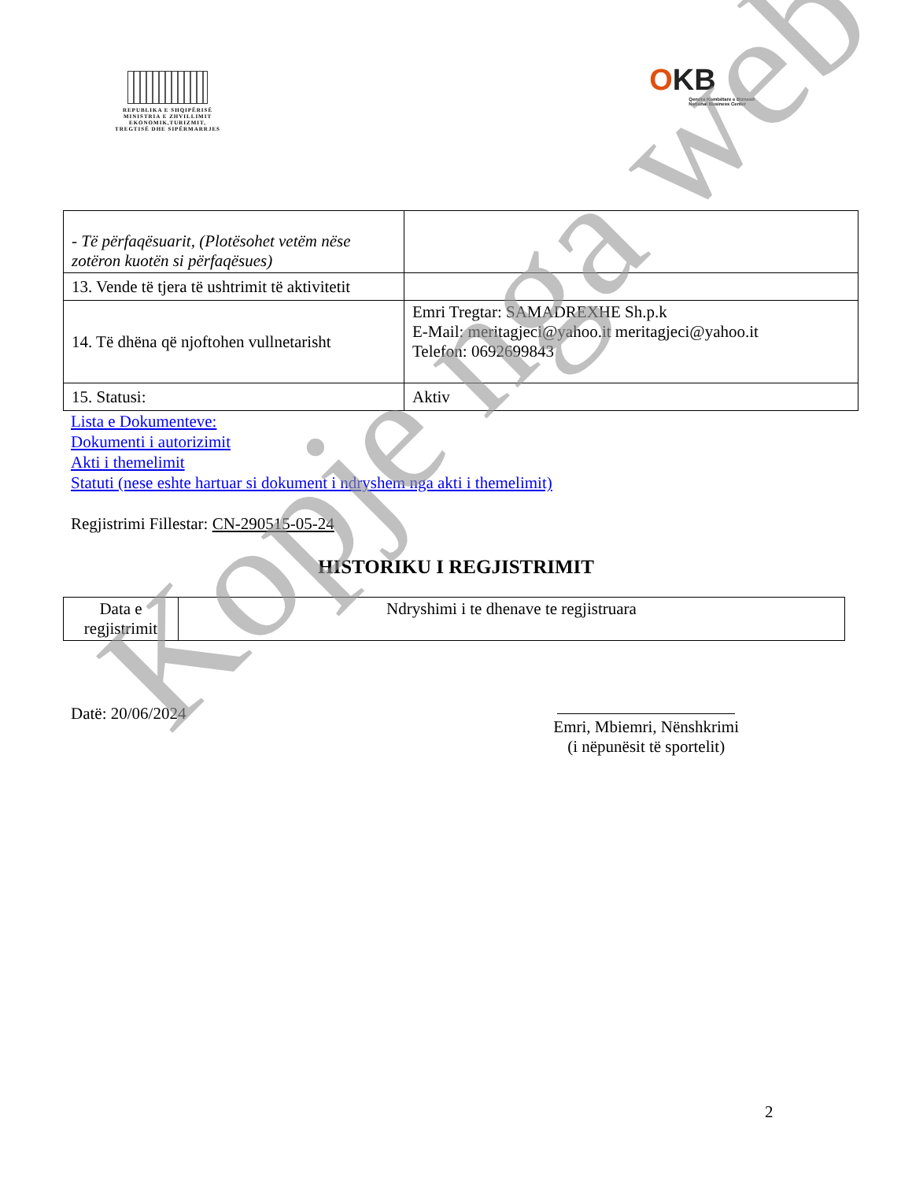REPUBLIKA E SHQIPËRISË
MINISTRIA E ZHVILLIMIT
EKONOMIK,TURIZMIT,
TREGTISË DHE SIPËRMARRJES
OKB
Qendra Kombëtare e Biznesit
National Business Center
| - Të përfaqësuarit, (Plotësohet vetëm nëse zotëron kuotën si përfaqësues) | |
| 13. Vende të tjera të ushtrimit të aktivitetit | |
| 14. Të dhëna që njoftohen vullnetarisht | Emri Tregtar: SAMADREXHE Sh.p.k E-Mail: meritagjeci@yahoo.it meritagjeci@yahoo.it Telefon: 0692699843 |
| 15. Statusi: | Aktiv |
Lista e Dokumenteve:
Dokumenti i autorizimit
Akti i themelimit
Statuti (nese eshte hartuar si dokument i ndryshem nga akti i themelimit)
Regjistrimi Fillestar: CN-290515-05-24
HISTORIKU I REGJISTRIMIT
| Data e regjistrimit | Ndryshimi i te dhenave te regjistruara |
Datë: 20/06/2024
Emri, Mbiemri, Nënshkrimi
(i nëpunësit të sportelit)
2
Kopje nga web